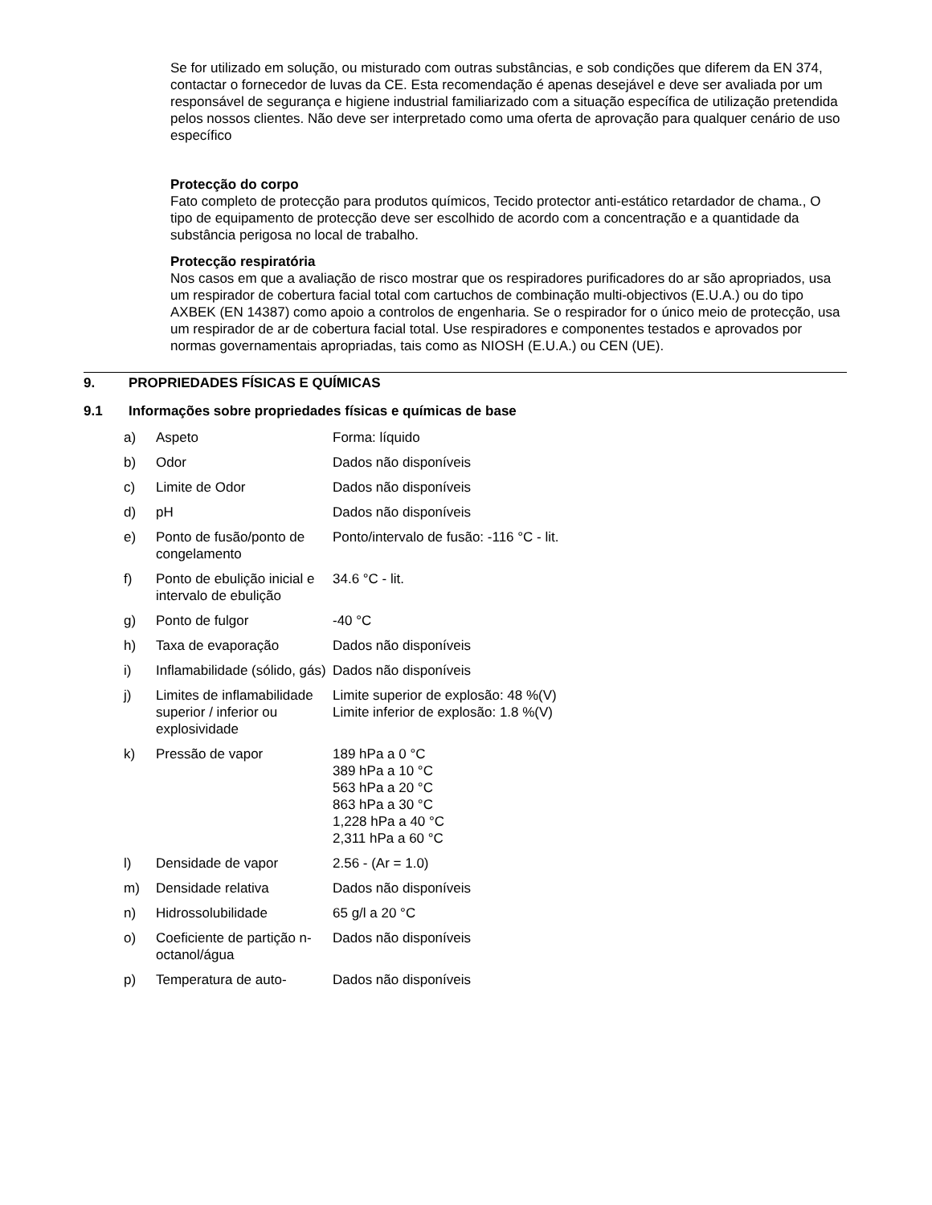Se for utilizado em solução, ou misturado com outras substâncias, e sob condições que diferem da EN 374, contactar o fornecedor de luvas da CE. Esta recomendação é apenas desejável e deve ser avaliada por um responsável de segurança e higiene industrial familiarizado com a situação específica de utilização pretendida pelos nossos clientes. Não deve ser interpretado como uma oferta de aprovação para qualquer cenário de uso específico
Protecção do corpo
Fato completo de protecção para produtos químicos, Tecido protector anti-estático retardador de chama., O tipo de equipamento de protecção deve ser escolhido de acordo com a concentração e a quantidade da substância perigosa no local de trabalho.
Protecção respiratória
Nos casos em que a avaliação de risco mostrar que os respiradores purificadores do ar são apropriados, usa um respirador de cobertura facial total com cartuchos de combinação multi-objectivos (E.U.A.) ou do tipo AXBEK (EN 14387) como apoio a controlos de engenharia. Se o respirador for o único meio de protecção, usa um respirador de ar de cobertura facial total. Use respiradores e componentes testados e aprovados por normas governamentais apropriadas, tais como as NIOSH (E.U.A.) ou CEN (UE).
9. PROPRIEDADES FÍSICAS E QUÍMICAS
9.1 Informações sobre propriedades físicas e químicas de base
| a) | Aspeto | Forma: líquido |
| b) | Odor | Dados não disponíveis |
| c) | Limite de Odor | Dados não disponíveis |
| d) | pH | Dados não disponíveis |
| e) | Ponto de fusão/ponto de congelamento | Ponto/intervalo de fusão: -116 °C - lit. |
| f) | Ponto de ebulição inicial e intervalo de ebulição | 34.6 °C - lit. |
| g) | Ponto de fulgor | -40 °C |
| h) | Taxa de evaporação | Dados não disponíveis |
| i) | Inflamabilidade (sólido, gás) | Dados não disponíveis |
| j) | Limites de inflamabilidade superior / inferior ou explosividade | Limite superior de explosão: 48 %(V) Limite inferior de explosão: 1.8 %(V) |
| k) | Pressão de vapor | 189 hPa a 0 °C 389 hPa a 10 °C 563 hPa a 20 °C 863 hPa a 30 °C 1,228 hPa a 40 °C 2,311 hPa a 60 °C |
| l) | Densidade de vapor | 2.56 - (Ar = 1.0) |
| m) | Densidade relativa | Dados não disponíveis |
| n) | Hidrossolubilidade | 65 g/l a 20 °C |
| o) | Coeficiente de partição n-octanol/água | Dados não disponíveis |
| p) | Temperatura de auto- | Dados não disponíveis |